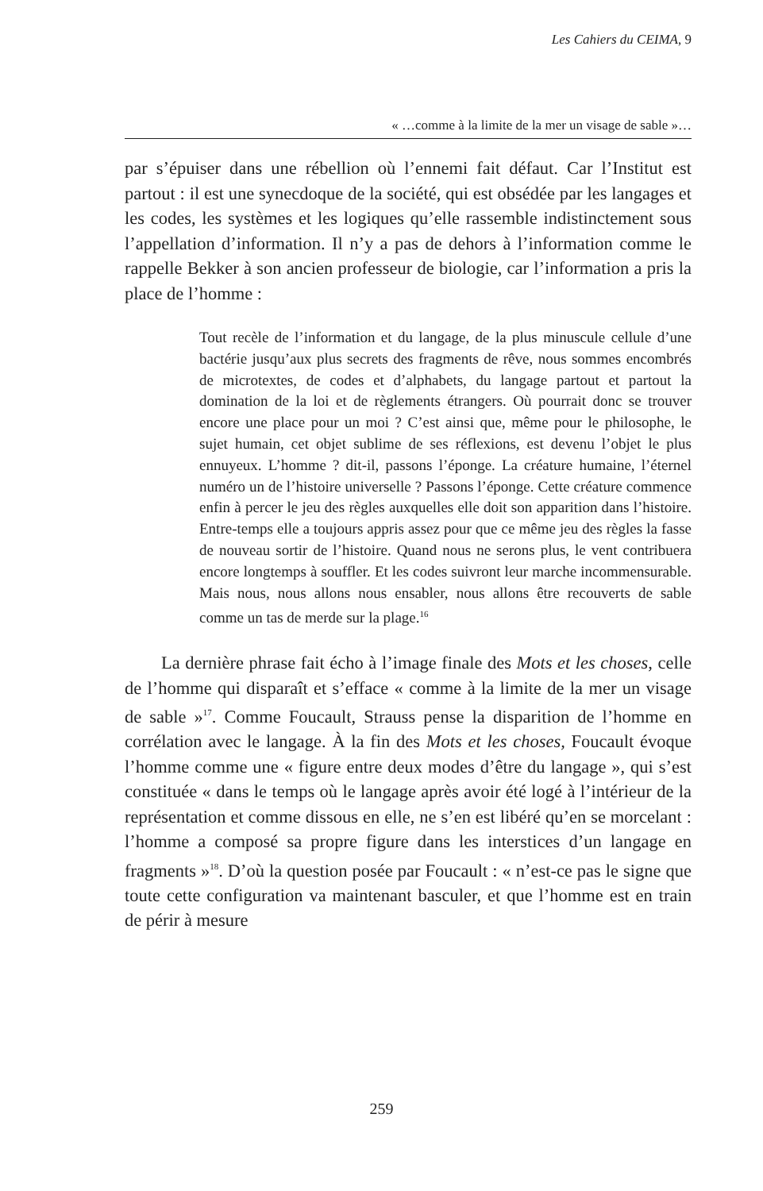Les Cahiers du CEIMA, 9
« …comme à la limite de la mer un visage de sable »…
par s’épuiser dans une rébellion où l’ennemi fait défaut. Car l’Institut est partout : il est une synecdoque de la société, qui est obsédée par les langages et les codes, les systèmes et les logiques qu’elle rassemble indistinctement sous l’appellation d’information. Il n’y a pas de dehors à l’information comme le rappelle Bekker à son ancien professeur de biologie, car l’information a pris la place de l’homme :
Tout recèle de l’information et du langage, de la plus minuscule cellule d’une bactérie jusqu’aux plus secrets des fragments de rêve, nous sommes encombrés de microtextes, de codes et d’alphabets, du langage partout et partout la domination de la loi et de règlements étrangers. Où pourrait donc se trouver encore une place pour un moi ? C’est ainsi que, même pour le philosophe, le sujet humain, cet objet sublime de ses réflexions, est devenu l’objet le plus ennuyeux. L’homme ? dit-il, passons l’éponge. La créature humaine, l’éternel numéro un de l’histoire universelle ? Passons l’éponge. Cette créature commence enfin à percer le jeu des règles auxquelles elle doit son apparition dans l’histoire. Entre-temps elle a toujours appris assez pour que ce même jeu des règles la fasse de nouveau sortir de l’histoire. Quand nous ne serons plus, le vent contribuera encore longtemps à souffler. Et les codes suivront leur marche incommensurable. Mais nous, nous allons nous ensabler, nous allons être recouverts de sable comme un tas de merde sur la plage.<sup>16</sup>
La dernière phrase fait écho à l’image finale des Mots et les choses, celle de l’homme qui disparaît et s’efface « comme à la limite de la mer un visage de sable »<sup>17</sup>. Comme Foucault, Strauss pense la disparition de l’homme en corrélation avec le langage. À la fin des Mots et les choses, Foucault évoque l’homme comme une « figure entre deux modes d’être du langage », qui s’est constituée « dans le temps où le langage après avoir été logé à l’intérieur de la représentation et comme dissous en elle, ne s’en est libéré qu’en se morcelant : l’homme a composé sa propre figure dans les interstices d’un langage en fragments »<sup>18</sup>. D’où la question posée par Foucault : « n’est-ce pas le signe que toute cette configuration va maintenant basculer, et que l’homme est en train de périr à mesure
259